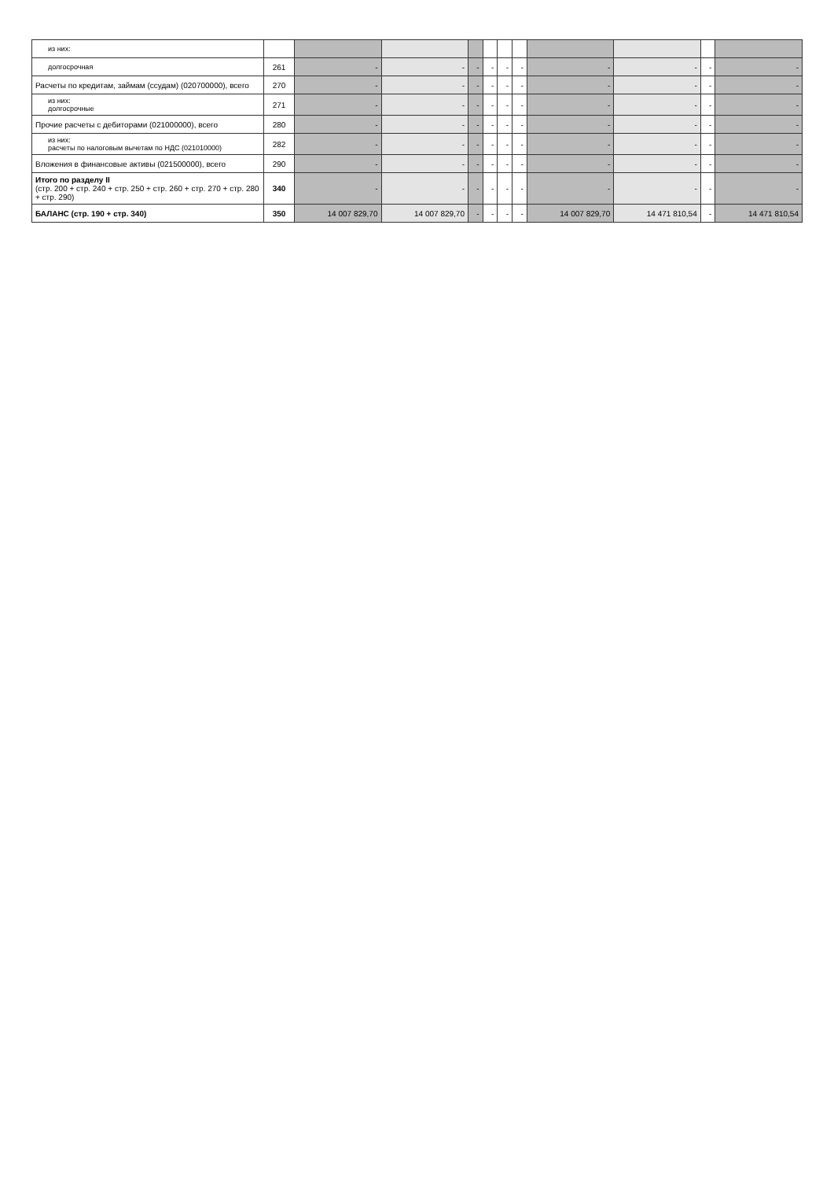| из них: | | | | | | | | | | | |
| долгосрочная | 261 | - | - | - | - | - | - | - | - | - | - |
| Расчеты по кредитам, займам (ссудам) (020700000), всего | 270 | - | - | - | - | - | - | - | - | - | - |
| из них: долгосрочные | 271 | - | - | - | - | - | - | - | - | - | - |
| Прочие расчеты с дебиторами (021000000), всего | 280 | - | - | - | - | - | - | - | - | - | - |
| из них: расчеты по налоговым вычетам по НДС (021010000) | 282 | - | - | - | - | - | - | - | - | - | - |
| Вложения в финансовые активы (021500000), всего | 290 | - | - | - | - | - | - | - | - | - | - |
| Итого по разделу II (стр. 200 + стр. 240 + стр. 250 + стр. 260 + стр. 270 + стр. 280 + стр. 290) | 340 | - | - | - | - | - | - | - | - | - | - |
| БАЛАНС (стр. 190 + стр. 340) | 350 | 14 007 829,70 | 14 007 829,70 | - | - | - | - | 14 007 829,70 | 14 471 810,54 | - | 14 471 810,54 |